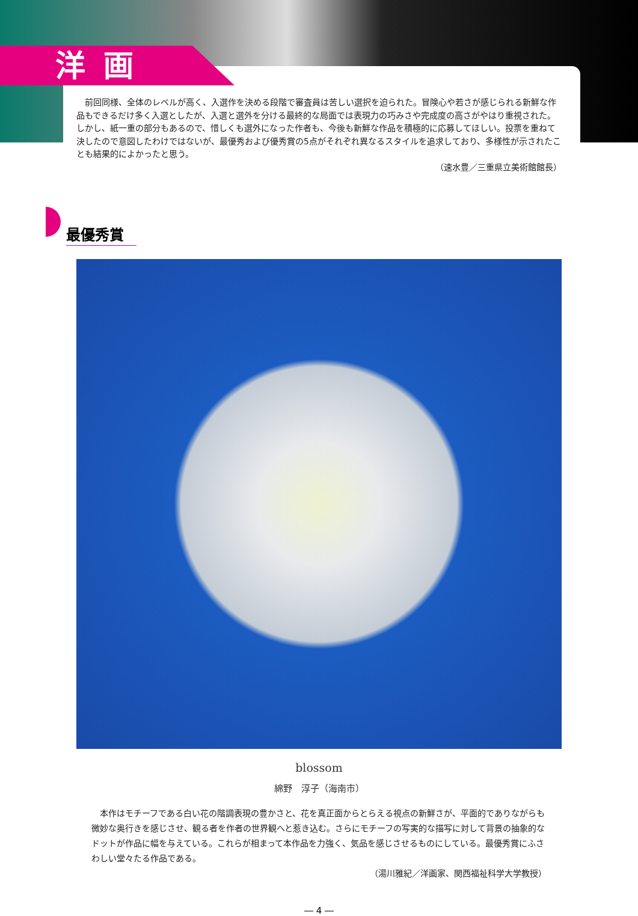洋画
前回同様、全体のレベルが高く、入選作を決める段階で審査員は苦しい選択を迫られた。冒険心や若さが感じられる新鮮な作品もできるだけ多く入選としたが、入選と選外を分ける最終的な局面では表現力の巧みさや完成度の高さがやはり重視された。しかし、紙一重の部分もあるので、惜しくも選外になった作者も、今後も新鮮な作品を積極的に応募してほしい。投票を重ねて決したので意図したわけではないが、最優秀および優秀賞の5点がそれぞれ異なるスタイルを追求しており、多様性が示されたことも結果的によかったと思う。
（速水豊／三重県立美術館館長）
最優秀賞
blossom
綿野　淳子（海南市）
本作はモチーフである白い花の階調表現の豊かさと、花を真正面からとらえる視点の新鮮さが、平面的でありながらも微妙な奥行きを感じさせ、観る者を作者の世界観へと惹き込む。さらにモチーフの写実的な描写に対して背景の抽象的なドットが作品に幅を与えている。これらが相まって本作品を力強く、気品を感じさせるものにしている。最優秀賞にふさわしい堂々たる作品である。
（湯川雅紀／洋画家、関西福祉科学大学教授）
― 4 ―